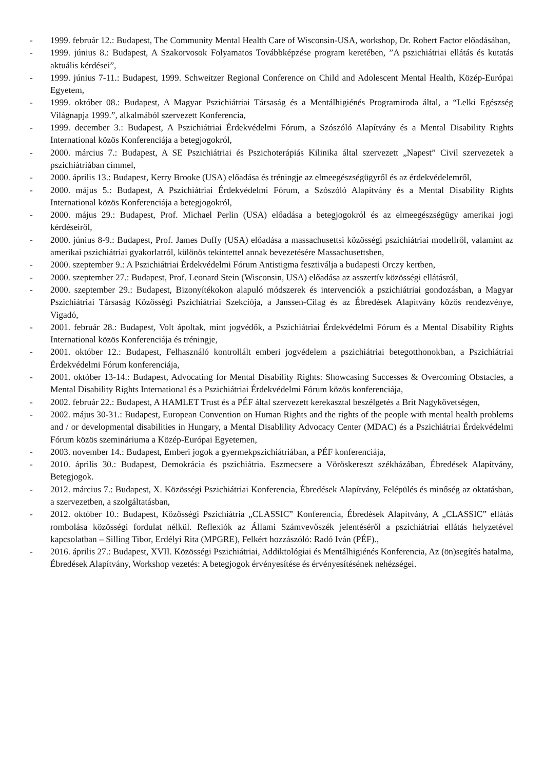- 1999. február 12.: Budapest, The Community Mental Health Care of Wisconsin-USA, workshop, Dr. Robert Factor előadásában,
- 1999. június 8.: Budapest, A Szakorvosok Folyamatos Továbbképzése program keretében, ”A pszichiátriai ellátás és kutatás aktuális kérdései”,
- 1999. június 7-11.: Budapest, 1999. Schweitzer Regional Conference on Child and Adolescent Mental Health, Közép-Európai Egyetem,
- 1999. október 08.: Budapest, A Magyar Pszichiátriai Társaság és a Mentálhigiénés Programiroda által, a “Lelki Egészség Világnapja 1999.”, alkalmából szervezett Konferencia,
- 1999. december 3.: Budapest, A Pszichiátriai Érdekvédelmi Fórum, a Szószóló Alapítvány és a Mental Disability Rights International közös Konferenciája a betegjogokról,
- 2000. március 7.: Budapest, A SE Pszichiátriai és Pszichoterápiás Kilinika által szervezett „Napest” Civil szervezetek a pszichiátriában címmel,
- 2000. április 13.: Budapest, Kerry Brooke (USA) előadása és tréningje az elmeegészségügyről és az érdekvédelemről,
- 2000. május 5.: Budapest, A Pszichiátriai Érdekvédelmi Fórum, a Szószóló Alapítvány és a Mental Disability Rights International közös Konferenciája a betegjogokról,
- 2000. május 29.: Budapest, Prof. Michael Perlin (USA) előadása a betegjogokról és az elmeegészségügy amerikai jogi kérdéseiről,
- 2000. június 8-9.: Budapest, Prof. James Duffy (USA) előadása a massachusettsi közösségi pszichiátriai modellről, valamint az amerikai pszichiátriai gyakorlatról, különös tekintettel annak bevezetésére Massachusettsben,
- 2000. szeptember 9.: A Pszichiátriai Érdekvédelmi Fórum Antistigma fesztiválja a budapesti Orczy kertben,
- 2000. szeptember 27.: Budapest, Prof. Leonard Stein (Wisconsin, USA) előadása az asszertív közösségi ellátásról,
- 2000. szeptember 29.: Budapest, Bizonyítékokon alapuló módszerek és intervenciók a pszichiátriai gondozásban, a Magyar Pszichiátriai Társaság Közösségi Pszichiátriai Szekciója, a Janssen-Cilag és az Ébredések Alapítvány közös rendezvénye, Vigadó,
- 2001. február 28.: Budapest, Volt ápoltak, mint jogvédők, a Pszichiátriai Érdekvédelmi Fórum és a Mental Disability Rights International közös Konferenciája és tréningje,
- 2001. október 12.: Budapest, Felhasználó kontrollált emberi jogvédelem a pszichiátriai betegotthonokban, a Pszichiátriai Érdekvédelmi Fórum konferenciája,
- 2001. október 13-14.: Budapest, Advocating for Mental Disability Rights: Showcasing Successes & Overcoming Obstacles, a Mental Disability Rights International és a Pszichiátriai Érdekvédelmi Fórum közös konferenciája,
- 2002. február 22.: Budapest, A HAMLET Trust és a PÉF által szervezett kerekasztal beszélgetés a Brit Nagykövetségen,
- 2002. május 30-31.: Budapest, European Convention on Human Rights and the rights of the people with mental health problems and / or developmental disabilities in Hungary, a Mental Disablility Advocacy Center (MDAC) és a Pszichiátriai Érdekvédelmi Fórum közös szemináriuma a Közép-Európai Egyetemen,
- 2003. november 14.: Budapest, Emberi jogok a gyermekpszichiátriában, a PÉF konferenciája,
- 2010. április 30.: Budapest, Demokrácia és pszichiátria. Eszmecsere a Vöröskereszt székházában, Ébredések Alapítvány, Betegjogok.
- 2012. március 7.: Budapest, X. Közösségi Pszichiátriai Konferencia, Ébredések Alapítvány, Felépülés és minőség az oktatásban, a szervezetben, a szolgáltatásban,
- 2012. október 10.: Budapest, Közösségi Pszichiátria „CLASSIC” Konferencia, Ébredések Alapítvány, A „CLASSIC” ellátás rombolása közösségi fordulat nélkül. Reflexiók az Állami Számvevőszék jelentéséről a pszichiátriai ellátás helyzetével kapcsolatban – Silling Tibor, Erdélyi Rita (MPGRE), Felkért hozzászóló: Radó Iván (PÉF).,
- 2016. április 27.: Budapest, XVII. Közösségi Pszichiátriai, Addiktológiai és Mentálhigiénés Konferencia, Az (ön)segítés hatalma, Ébredések Alapítvány, Workshop vezetés: A betegjogok érvényesítése és érvényesítésének nehézségei.